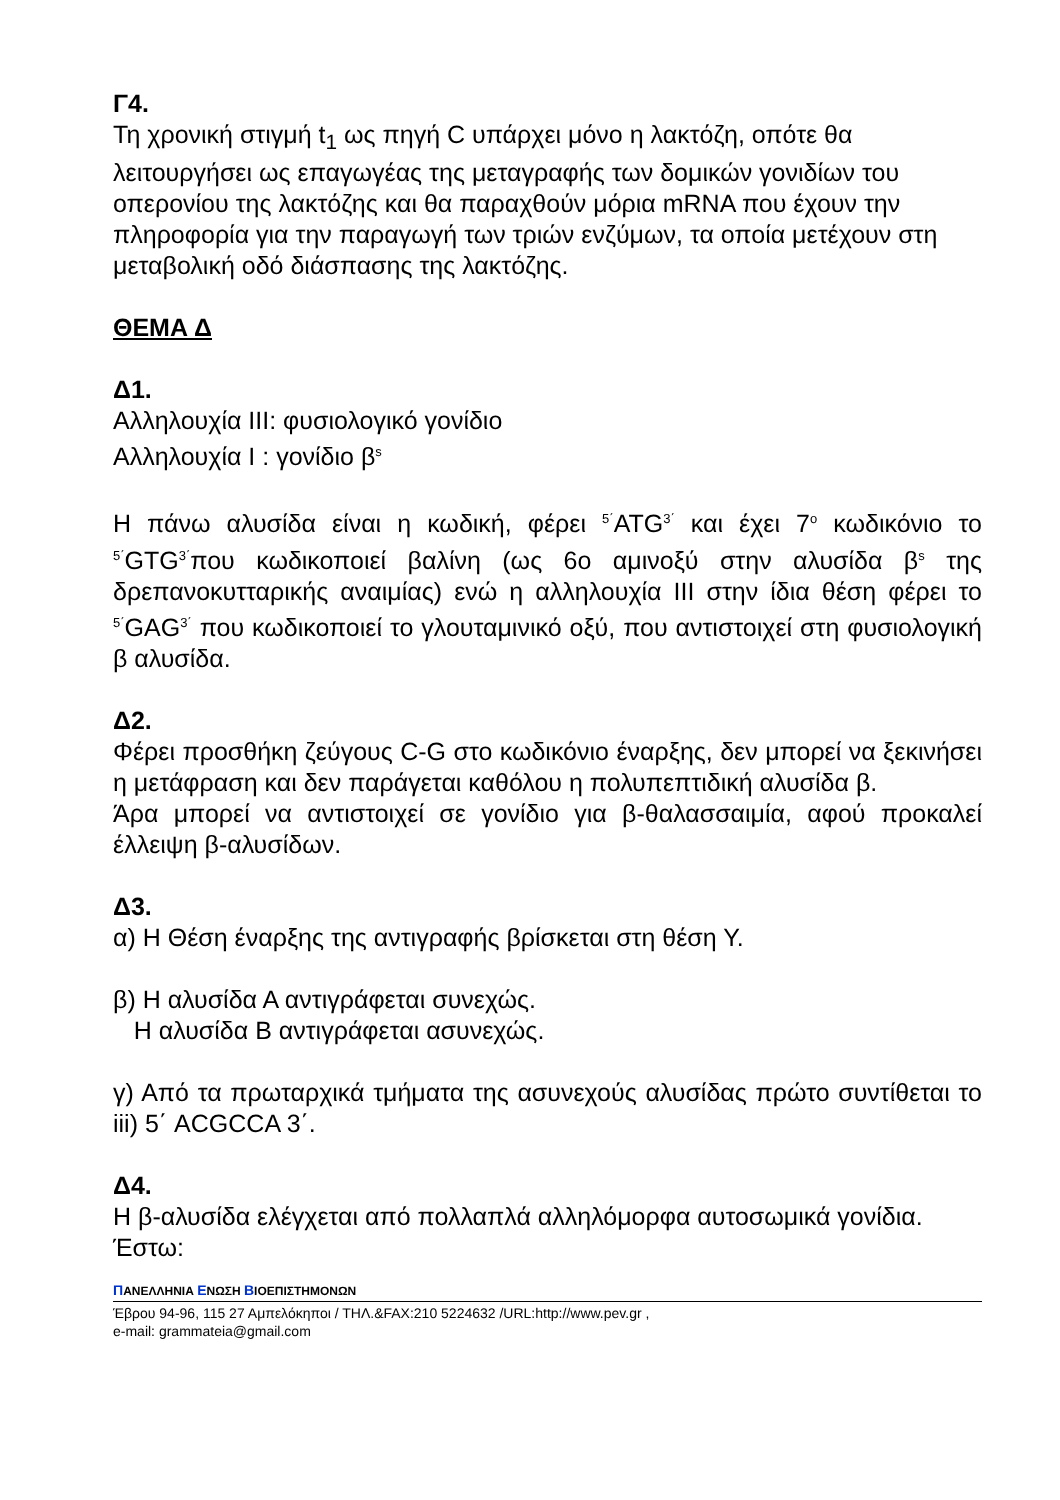Γ4.
Τη χρονική στιγμή t<sub>1</sub> ως πηγή C υπάρχει μόνο η λακτόζη, οπότε θα λειτουργήσει ως επαγωγέας της μεταγραφής των δομικών γονιδίων του οπερονίου της λακτόζης και θα παραχθούν μόρια mRNA που έχουν την πληροφορία για την παραγωγή των τριών ενζύμων, τα οποία μετέχουν στη μεταβολική οδό διάσπασης της λακτόζης.
ΘΕΜΑ Δ
Δ1.
Αλληλουχία ΙΙΙ: φυσιολογικό γονίδιο
Αλληλουχία Ι : γονίδιο β<sup>s</sup>
Η πάνω αλυσίδα είναι η κωδική, φέρει <sup>5΄</sup>ATG<sup>3΄</sup> και έχει 7<sup>ο</sup> κωδικόνιο το <sup>5΄</sup>GTG<sup>3΄</sup>που κωδικοποιεί βαλίνη (ως 6ο αμινοξύ στην αλυσίδα β<sup>s</sup> της δρεπανοκυτταρικής αναιμίας) ενώ η αλληλουχία ΙΙΙ στην ίδια θέση φέρει το <sup>5΄</sup>GAG<sup>3΄</sup> που κωδικοποιεί το γλουταμινικό οξύ, που αντιστοιχεί στη φυσιολογική β αλυσίδα.
Δ2.
Φέρει προσθήκη ζεύγους C-G στο κωδικόνιο έναρξης, δεν μπορεί να ξεκινήσει η μετάφραση και δεν παράγεται καθόλου η πολυπεπτιδική αλυσίδα β.
Άρα μπορεί να αντιστοιχεί σε γονίδιο για β-θαλασσαιμία, αφού προκαλεί έλλειψη β-αλυσίδων.
Δ3.
α) Η Θέση έναρξης της αντιγραφής βρίσκεται στη θέση Υ.
β) Η αλυσίδα Α αντιγράφεται συνεχώς.
Η αλυσίδα Β αντιγράφεται ασυνεχώς.
γ) Από τα πρωταρχικά τμήματα της ασυνεχούς αλυσίδας πρώτο συντίθεται το iii) 5΄ ACGCCA 3΄.
Δ4.
Η β-αλυσίδα ελέγχεται από πολλαπλά αλληλόμορφα αυτοσωμικά γονίδια.
Έστω:
ΠΑΝΕΛΛΗΝΙΑ ΕΝΩΣΗ ΒΙΟΕΠΙΣΤΗΜΟΝΩΝ
Έβρου 94-96, 115 27 Αμπελόκηποι / ΤΗΛ.&FAX:210 5224632 /URL:http://www.pev.gr ,
e-mail: grammateia@gmail.com